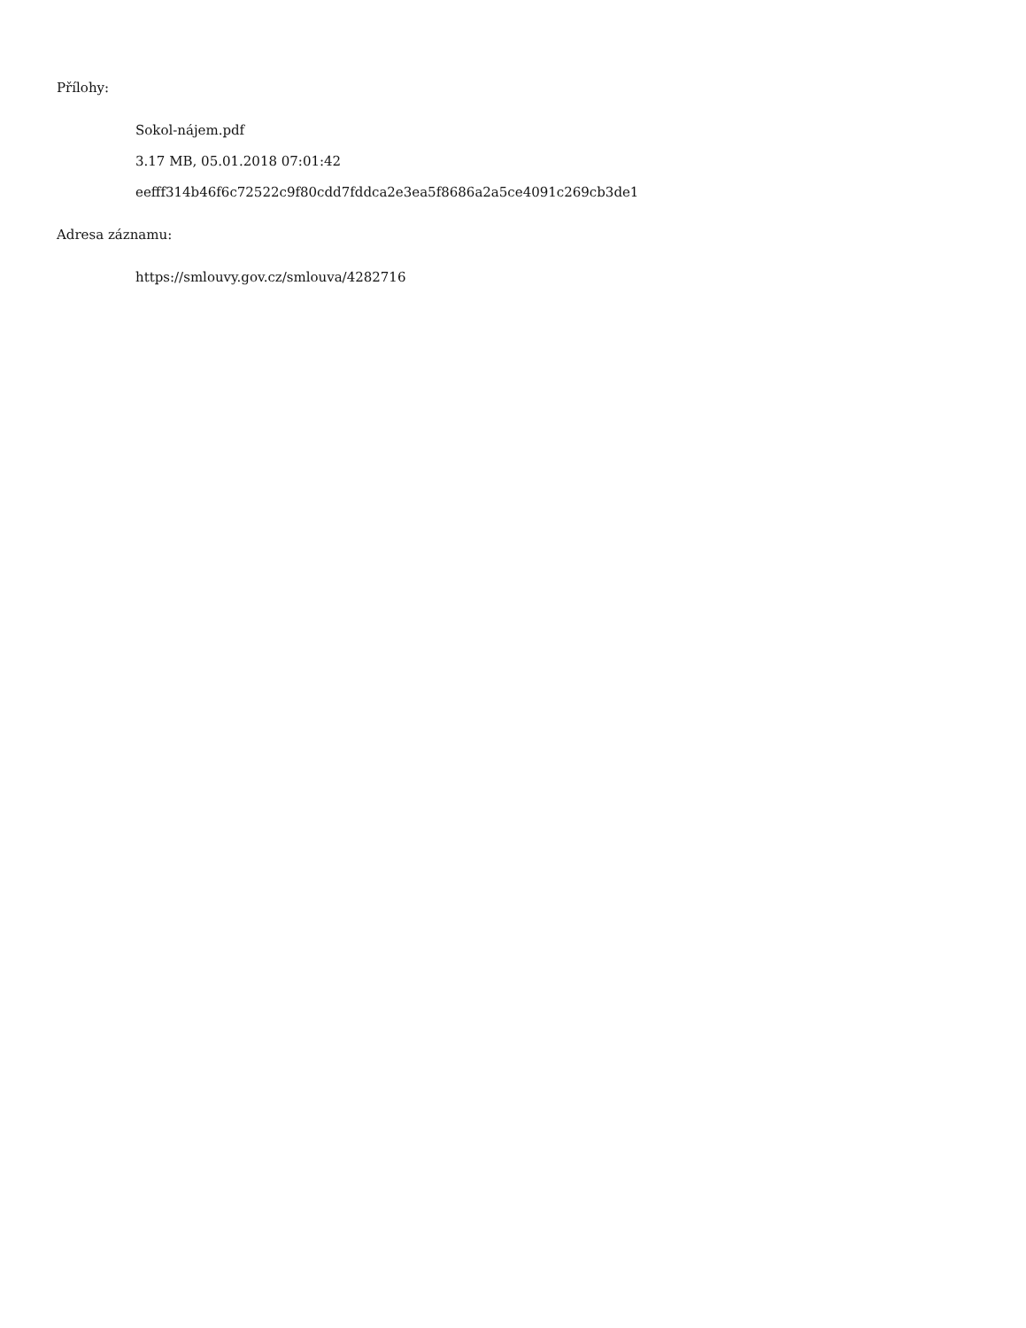Přílohy:
Sokol-nájem.pdf
3.17 MB, 05.01.2018 07:01:42
eefff314b46f6c72522c9f80cdd7fddca2e3ea5f8686a2a5ce4091c269cb3de1
Adresa záznamu:
https://smlouvy.gov.cz/smlouva/4282716